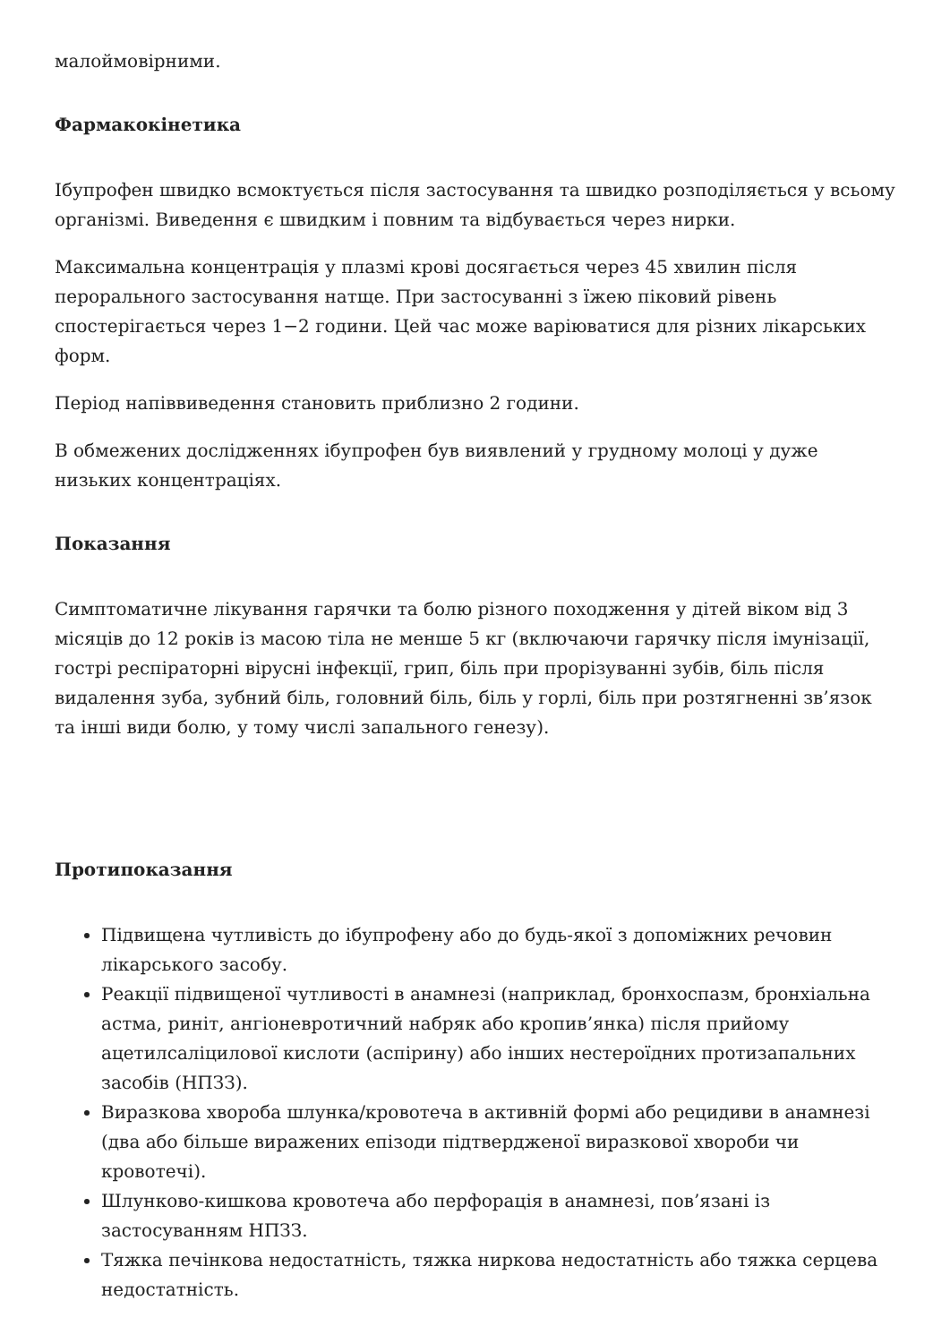малоймовірними.
Фармакокінетика
Ібупрофен швидко всмоктується після застосування та швидко розподіляється у всьому організмі. Виведення є швидким і повним та відбувається через нирки.
Максимальна концентрація у плазмі крові досягається через 45 хвилин після перорального застосування натще. При застосуванні з їжею піковий рівень спостерігається через 1−2 години. Цей час може варіюватися для різних лікарських форм.
Період напіввиведення становить приблизно 2 години.
В обмежених дослідженнях ібупрофен був виявлений у грудному молоці у дуже низьких концентраціях.
Показання
Симптоматичне лікування гарячки та болю різного походження у дітей віком від 3 місяців до 12 років із масою тіла не менше 5 кг (включаючи гарячку після імунізації, гострі респіраторні вірусні інфекції, грип, біль при прорізуванні зубів, біль після видалення зуба, зубний біль, головний біль, біль у горлі, біль при розтягненні зв’язок та інші види болю, у тому числі запального генезу).
Протипоказання
Підвищена чутливість до ібупрофену або до будь-якої з допоміжних речовин лікарського засобу.
Реакції підвищеної чутливості в анамнезі (наприклад, бронхоспазм, бронхіальна астма, риніт, ангіоневротичний набряк або кропив’янка) після прийому ацетилсаліцилової кислоти (аспірину) або інших нестероїдних протизапальних засобів (НПЗЗ).
Виразкова хвороба шлунка/кровотеча в активній формі або рецидиви в анамнезі (два або більше виражених епізоди підтвердженої виразкової хвороби чи кровотечі).
Шлунково-кишкова кровотеча або перфорація в анамнезі, пов’язані із застосуванням НПЗЗ.
Тяжка печінкова недостатність, тяжка ниркова недостатність або тяжка серцева недостатність.